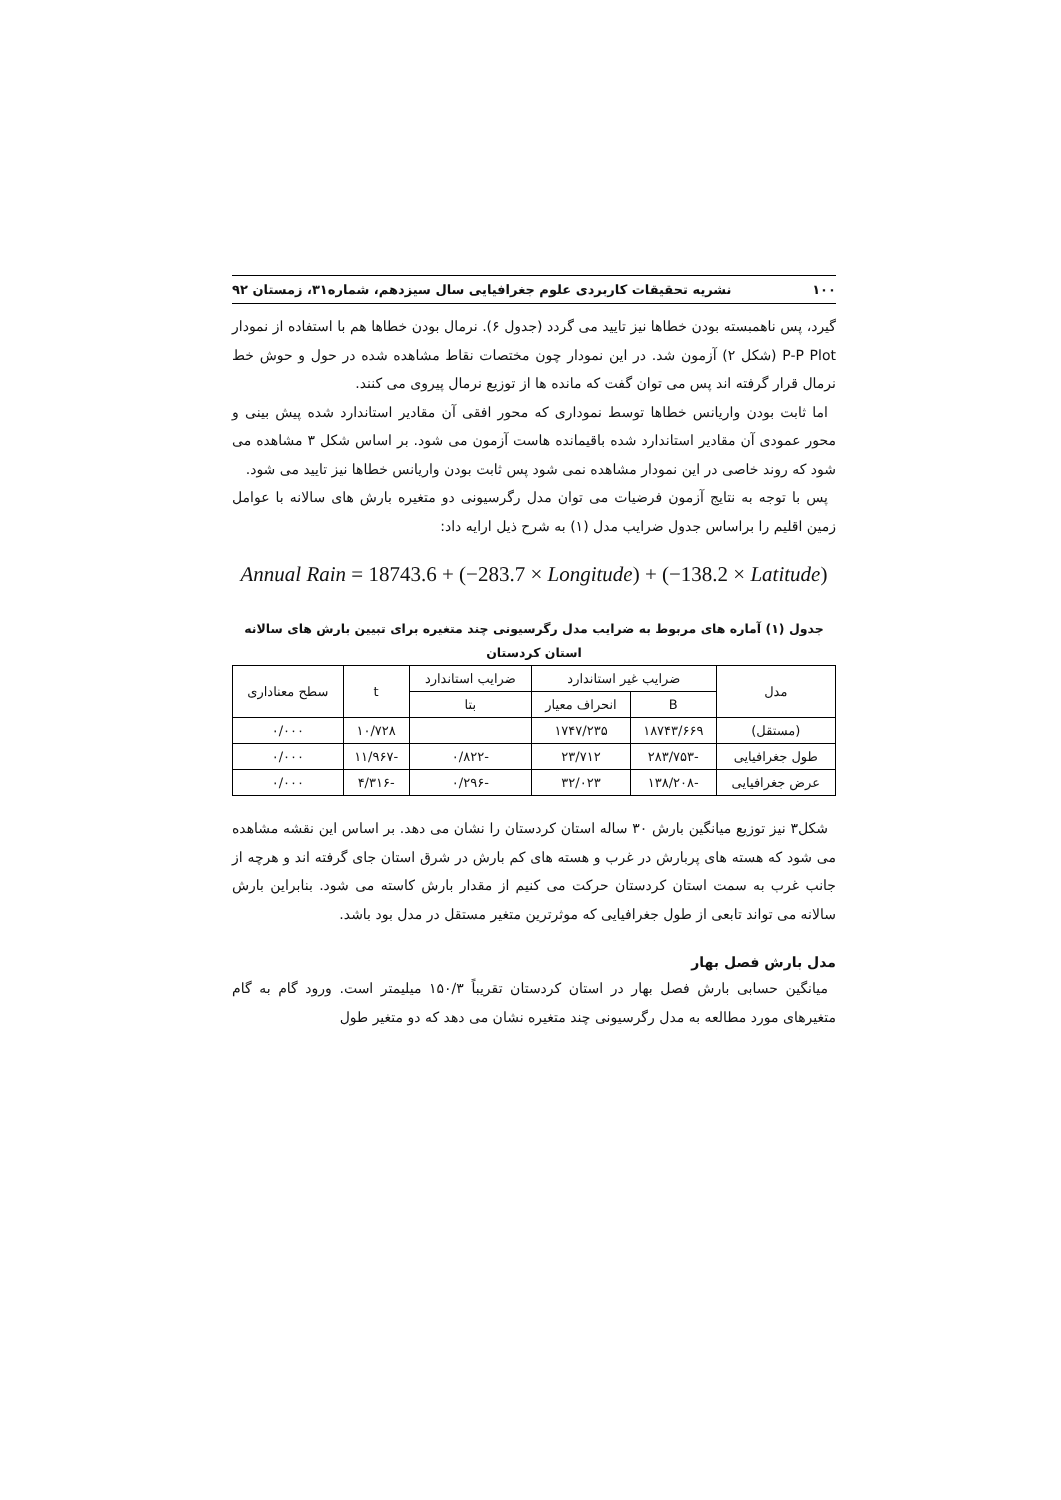۱۰۰ نشریه تحقیقات کاربردی علوم جغرافیایی سال سیزدهم، شماره۳۱، زمستان ۹۲
گیرد، پس ناهمبسته بودن خطاها نیز تایید می گردد (جدول ۶). نرمال بودن خطاها هم با استفاده از نمودار P-P Plot (شکل ۲) آزمون شد. در این نمودار چون مختصات نقاط مشاهده شده در حول و حوش خط نرمال قرار گرفته اند پس می توان گفت که مانده ها از توزیع نرمال پیروی می کنند.
اما ثابت بودن واریانس خطاها توسط نموداری که محور افقی آن مقادیر استاندارد شده پیش بینی و محور عمودی آن مقادیر استاندارد شده باقیمانده هاست آزمون می شود. بر اساس شکل ۳ مشاهده می شود که روند خاصی در این نمودار مشاهده نمی شود پس ثابت بودن واریانس خطاها نیز تایید می شود.
پس با توجه به نتایج آزمون فرضیات می توان مدل رگرسیونی دو متغیره بارش های سالانه با عوامل زمین اقلیم را براساس جدول ضرایب مدل (۱) به شرح ذیل ارایه داد:
Annual Rain = 18743.6 + (−283.7 × Longitude) + (−138.2 × Latitude)
جدول (۱) آماره های مربوط به ضرایب مدل رگرسیونی چند متغیره برای تبیین بارش های سالانه
استان کردستان
| مدل | ضرایب غیر استاندارد | | ضرایب استاندارد | t | سطح معناداری |
| --- | --- | --- | --- | --- | --- |
| | B | انحراف معیار | بتا | | |
| (مستقل) | ۱۸۷۴۳/۶۶۹ | ۱۷۴۷/۲۳۵ | | ۱۰/۷۲۸ | ۰/۰۰۰ |
| طول جغرافیایی | -۲۸۳/۷۵۳ | ۲۳/۷۱۲ | -۰/۸۲۲ | -۱۱/۹۶۷ | ۰/۰۰۰ |
| عرض جغرافیایی | -۱۳۸/۲۰۸ | ۳۲/۰۲۳ | -۰/۲۹۶ | -۴/۳۱۶ | ۰/۰۰۰ |
شکل۳ نیز توزیع میانگین بارش ۳۰ ساله استان کردستان را نشان می دهد. بر اساس این نقشه مشاهده می شود که هسته های پربارش در غرب و هسته های کم بارش در شرق استان جای گرفته اند و هرچه از جانب غرب به سمت استان کردستان حرکت می کنیم از مقدار بارش کاسته می شود. بنابراین بارش سالانه می تواند تابعی از طول جغرافیایی که موثرترین متغیر مستقل در مدل بود باشد.
مدل بارش فصل بهار
میانگین حسابی بارش فصل بهار در استان کردستان تقریباً ۱۵۰/۳ میلیمتر است. ورود گام به گام متغیرهای مورد مطالعه به مدل رگرسیونی چند متغیره نشان می دهد که دو متغیر طول